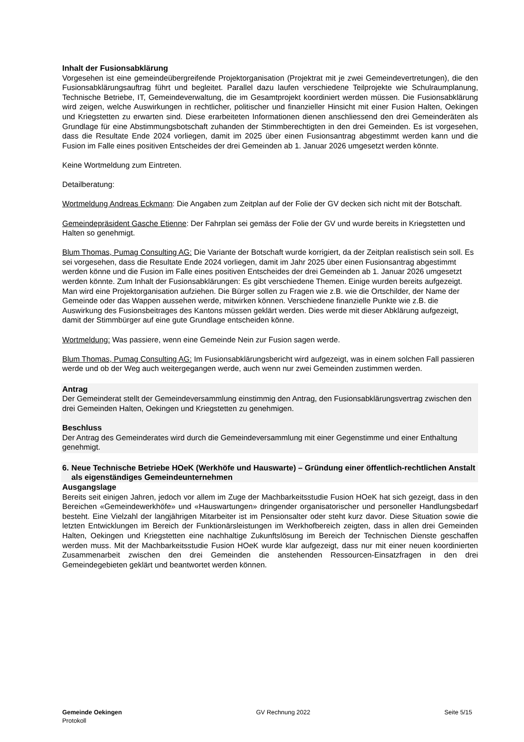Inhalt der Fusionsabklärung
Vorgesehen ist eine gemeindeübergreifende Projektorganisation (Projektrat mit je zwei Gemeindevertretungen), die den Fusionsabklärungsauftrag führt und begleitet. Parallel dazu laufen verschiedene Teilprojekte wie Schulraumplanung, Technische Betriebe, IT, Gemeindeverwaltung, die im Gesamtprojekt koordiniert werden müssen. Die Fusionsabklärung wird zeigen, welche Auswirkungen in rechtlicher, politischer und finanzieller Hinsicht mit einer Fusion Halten, Oekingen und Kriegstetten zu erwarten sind. Diese erarbeiteten Informationen dienen anschliessend den drei Gemeinderäten als Grundlage für eine Abstimmungsbotschaft zuhanden der Stimmberechtigten in den drei Gemeinden. Es ist vorgesehen, dass die Resultate Ende 2024 vorliegen, damit im 2025 über einen Fusionsantrag abgestimmt werden kann und die Fusion im Falle eines positiven Entscheides der drei Gemeinden ab 1. Januar 2026 umgesetzt werden könnte.
Keine Wortmeldung zum Eintreten.
Detailberatung:
Wortmeldung Andreas Eckmann: Die Angaben zum Zeitplan auf der Folie der GV decken sich nicht mit der Botschaft.
Gemeindepräsident Gasche Etienne: Der Fahrplan sei gemäss der Folie der GV und wurde bereits in Kriegstetten und Halten so genehmigt.
Blum Thomas, Pumag Consulting AG: Die Variante der Botschaft wurde korrigiert, da der Zeitplan realistisch sein soll. Es sei vorgesehen, dass die Resultate Ende 2024 vorliegen, damit im Jahr 2025 über einen Fusionsantrag abgestimmt werden könne und die Fusion im Falle eines positiven Entscheides der drei Gemeinden ab 1. Januar 2026 umgesetzt werden könnte. Zum Inhalt der Fusionsabklärungen: Es gibt verschiedene Themen. Einige wurden bereits aufgezeigt. Man wird eine Projektorganisation aufziehen. Die Bürger sollen zu Fragen wie z.B. wie die Ortschilder, der Name der Gemeinde oder das Wappen aussehen werde, mitwirken können. Verschiedene finanzielle Punkte wie z.B. die Auswirkung des Fusionsbeitrages des Kantons müssen geklärt werden. Dies werde mit dieser Abklärung aufgezeigt, damit der Stimmbürger auf eine gute Grundlage entscheiden könne.
Wortmeldung: Was passiere, wenn eine Gemeinde Nein zur Fusion sagen werde.
Blum Thomas, Pumag Consulting AG: Im Fusionsabklärungsbericht wird aufgezeigt, was in einem solchen Fall passieren werde und ob der Weg auch weitergegangen werde, auch wenn nur zwei Gemeinden zustimmen werden.
Antrag
Der Gemeinderat stellt der Gemeindeversammlung einstimmig den Antrag, den Fusionsabklärungsvertrag zwischen den drei Gemeinden Halten, Oekingen und Kriegstetten zu genehmigen.
Beschluss
Der Antrag des Gemeinderates wird durch die Gemeindeversammlung mit einer Gegenstimme und einer Enthaltung genehmigt.
6. Neue Technische Betriebe HOeK (Werkhöfe und Hauswarte) – Gründung einer öffentlich-rechtlichen Anstalt als eigenständiges Gemeindeunternehmen
Ausgangslage
Bereits seit einigen Jahren, jedoch vor allem im Zuge der Machbarkeitsstudie Fusion HOeK hat sich gezeigt, dass in den Bereichen «Gemeindewerkhöfe» und «Hauswartungen» dringender organisatorischer und personeller Handlungsbedarf besteht. Eine Vielzahl der langjährigen Mitarbeiter ist im Pensionsalter oder steht kurz davor. Diese Situation sowie die letzten Entwicklungen im Bereich der Funktionärsleistungen im Werkhofbereich zeigten, dass in allen drei Gemeinden Halten, Oekingen und Kriegstetten eine nachhaltige Zukunftslösung im Bereich der Technischen Dienste geschaffen werden muss. Mit der Machbarkeitsstudie Fusion HOeK wurde klar aufgezeigt, dass nur mit einer neuen koordinierten Zusammenarbeit zwischen den drei Gemeinden die anstehenden Ressourcen-Einsatzfragen in den drei Gemeindegebieten geklärt und beantwortet werden können.
Gemeinde Oekingen
Protokoll
GV Rechnung 2022 Seite 5/15